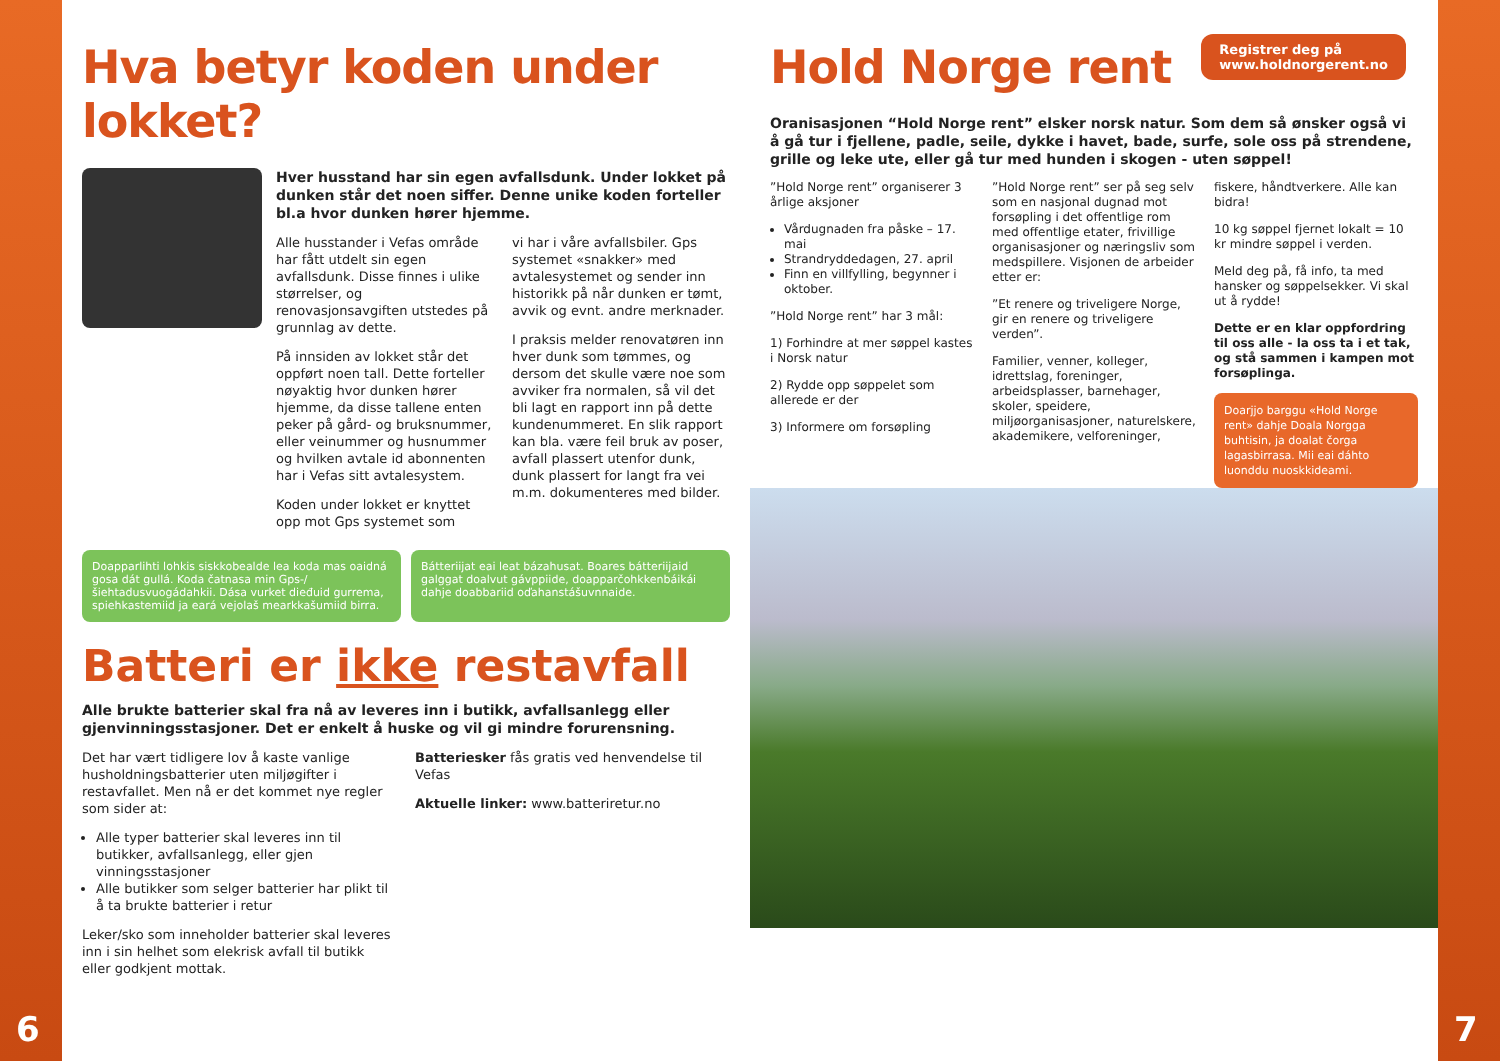6
Hva betyr koden under lokket?
Hver husstand har sin egen avfallsdunk. Under lokket på dunken står det noen siffer. Denne unike koden forteller bl.a hvor dunken hører hjemme.
Alle husstander i Vefas område har fått utdelt sin egen avfallsdunk. Disse finnes i ulike størrelser, og renovasjonsavgiften utstedes på grunnlag av dette.
På innsiden av lokket står det oppført noen tall. Dette forteller nøyaktig hvor dunken hører hjemme, da disse tallene enten peker på gård- og bruksnummer, eller veinummer og husnummer og hvilken avtale id abonnenten har i Vefas sitt avtalesystem.
Koden under lokket er knyttet opp mot Gps systemet som
vi har i våre avfallsbiler. Gps systemet «snakker» med avtalesystemet og sender inn historikk på når dunken er tømt, avvik og evnt. andre merknader.
I praksis melder renovatøren inn hver dunk som tømmes, og dersom det skulle være noe som avviker fra normalen, så vil det bli lagt en rapport inn på dette kundenummeret. En slik rapport kan bla. være feil bruk av poser, avfall plassert utenfor dunk, dunk plassert for langt fra vei m.m. dokumenteres med bilder.
Doapparlihti lohkis siskkobealde lea koda mas oaidná gosa dát gullá. Koda čatnasa min Gps-/ šiehtadusvuogádahkii. Dása vurket dieđuid gurrema, spiehkastemiid ja eará vejolaš mearkkašumiid birra.
Bátteriijat eai leat bázahusat. Boares bátteriijaid galggat doalvut gávppiide, doapparčohkkenbáikái dahje doabbariid oďahanstášuvnnaide.
Batteri er ikke restavfall
Alle brukte batterier skal fra nå av leveres inn i butikk, avfallsanlegg eller gjenvinningsstasjoner. Det er enkelt å huske og vil gi mindre forurensning.
Det har vært tidligere lov å kaste vanlige husholdningsbatterier uten miljøgifter i restavfallet. Men nå er det kommet nye regler som sider at:
Alle typer batterier skal leveres inn til butikker, avfallsanlegg, eller gjen vinningsstasjoner
Alle butikker som selger batterier har plikt til å ta brukte batterier i retur
Leker/sko som inneholder batterier skal leveres inn i sin helhet som elekrisk avfall til butikk eller godkjent mottak.
Batteriesker fås gratis ved henvendelse til Vefas
Aktuelle linker: www.batteriretur.no
Hold Norge rent
Registrer deg på
www.holdnorgerent.no
Oranisasjonen “Hold Norge rent” elsker norsk natur. Som dem så ønsker også vi å gå tur i fjellene, padle, seile, dykke i havet, bade, surfe, sole oss på strendene, grille og leke ute, eller gå tur med hunden i skogen - uten søppel!
”Hold Norge rent” organiserer 3 årlige aksjoner
Vårdugnaden fra påske – 17. mai
Strandryddedagen, 27. april
Finn en villfylling, begynner i oktober.
”Hold Norge rent” har 3 mål:
1) Forhindre at mer søppel kastes i Norsk natur
2) Rydde opp søppelet som allerede er der
3) Informere om forsøpling
”Hold Norge rent” ser på seg selv som en nasjonal dugnad mot forsøpling i det offentlige rom med offentlige etater, frivillige organisasjoner og næringsliv som medspillere. Visjonen de arbeider etter er:
”Et renere og triveligere Norge, gir en renere og triveligere verden”.
Familier, venner, kolleger, idrettslag, foreninger, arbeidsplasser, barnehager, skoler, speidere, miljøorganisasjoner, naturelskere, akademikere, velforeninger,
fiskere, håndtverkere. Alle kan bidra!
10 kg søppel fjernet lokalt = 10 kr mindre søppel i verden.
Meld deg på, få info, ta med hansker og søppelsekker. Vi skal ut å rydde!
Dette er en klar oppfordring til oss alle - la oss ta i et tak, og stå sammen i kampen mot forsøplinga.
Doarjjo barggu «Hold Norge rent» dahje Doala Norgga buhtisin, ja doalat čorga lagasbirrasa. Mii eai dáhto luonddu nuoskkideami.
7